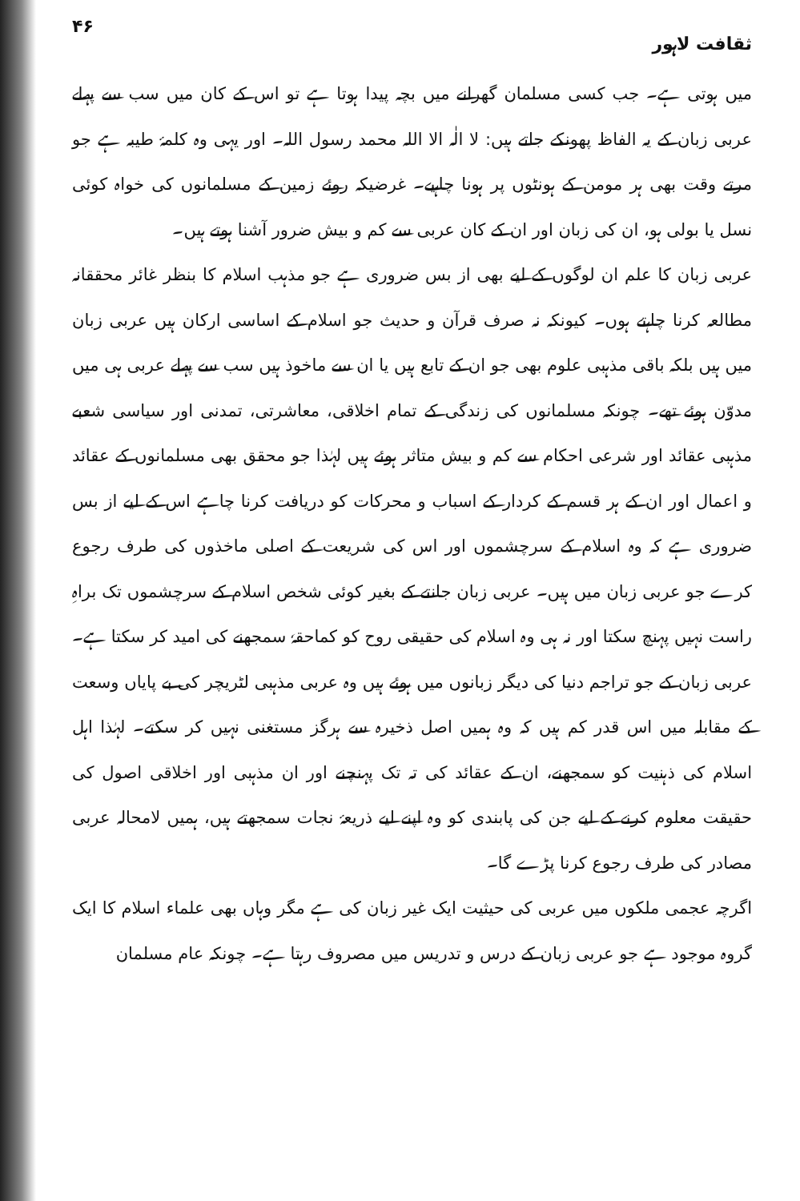ثقافت لاہور ۴۶
میں ہوتی ہے۔ جب کسی مسلمان گھرانے میں بچہ پیدا ہوتا ہے تو اس کے کان میں سب سے پہلے عربی زبان کے یہ الفاظ پھونکے جاتے ہیں: لا الٰہ الا اللہ محمد رسول اللہ۔ اور یہی وہ کلمۂ طیبہ ہے جو مرتے وقت بھی ہر مومن کے ہونٹوں پر ہونا چاہیے۔ غرضیکہ روئے زمین کے مسلمانوں کی خواہ کوئی نسل یا بولی ہو، ان کی زبان اور ان کے کان عربی سے کم و بیش ضرور آشنا ہوتے ہیں۔
عربی زبان کا علم ان لوگوں کے لیے بھی از بس ضروری ہے جو مذہب اسلام کا بنظر غائر محققانہ مطالعہ کرنا چاہتے ہوں۔ کیونکہ نہ صرف قرآن و حدیث جو اسلام کے اساسی ارکان ہیں عربی زبان میں ہیں بلکہ باقی مذہبی علوم بھی جو ان کے تابع ہیں یا ان سے ماخوذ ہیں سب سے پہلے عربی ہی میں مدوّن ہوئے تھے۔ چونکہ مسلمانوں کی زندگی کے تمام اخلاقی، معاشرتی، تمدنی اور سیاسی شعبے مذہبی عقائد اور شرعی احکام سے کم و بیش متاثر ہوئے ہیں لہٰذا جو محقق بھی مسلمانوں کے عقائد و اعمال اور ان کے ہر قسم کے کردار کے اسباب و محرکات کو دریافت کرنا چاہے اس کے لیے از بس ضروری ہے کہ وہ اسلام کے سرچشموں اور اس کی شریعت کے اصلی ماخذوں کی طرف رجوع کرے جو عربی زبان میں ہیں۔ عربی زبان جانتے کے بغیر کوئی شخص اسلام کے سرچشموں تک براہِ راست نہیں پہنچ سکتا اور نہ ہی وہ اسلام کی حقیقی روح کو کماحقہٗ سمجھنے کی امید کر سکتا ہے۔ عربی زبان کے جو تراجم دنیا کی دیگر زبانوں میں ہوئے ہیں وہ عربی مذہبی لٹریچر کی بے پایاں وسعت کے مقابلہ میں اس قدر کم ہیں کہ وہ ہمیں اصل ذخیرہ سے ہرگز مستغنی نہیں کر سکتے۔ لہٰذا اہل اسلام کی ذہنیت کو سمجھنے، ان کے عقائد کی تہ تک پہنچنے اور ان مذہبی اور اخلاقی اصول کی حقیقت معلوم کرنے کے لیے جن کی پابندی کو وہ اپنے لیے ذریعۂ نجات سمجھتے ہیں، ہمیں لامحالہ عربی مصادر کی طرف رجوع کرنا پڑے گا۔
اگرچہ عجمی ملکوں میں عربی کی حیثیت ایک غیر زبان کی ہے مگر وہاں بھی علماء اسلام کا ایک گروہ موجود ہے جو عربی زبان کے درس و تدریس میں مصروف رہتا ہے۔ چونکہ عام مسلمان